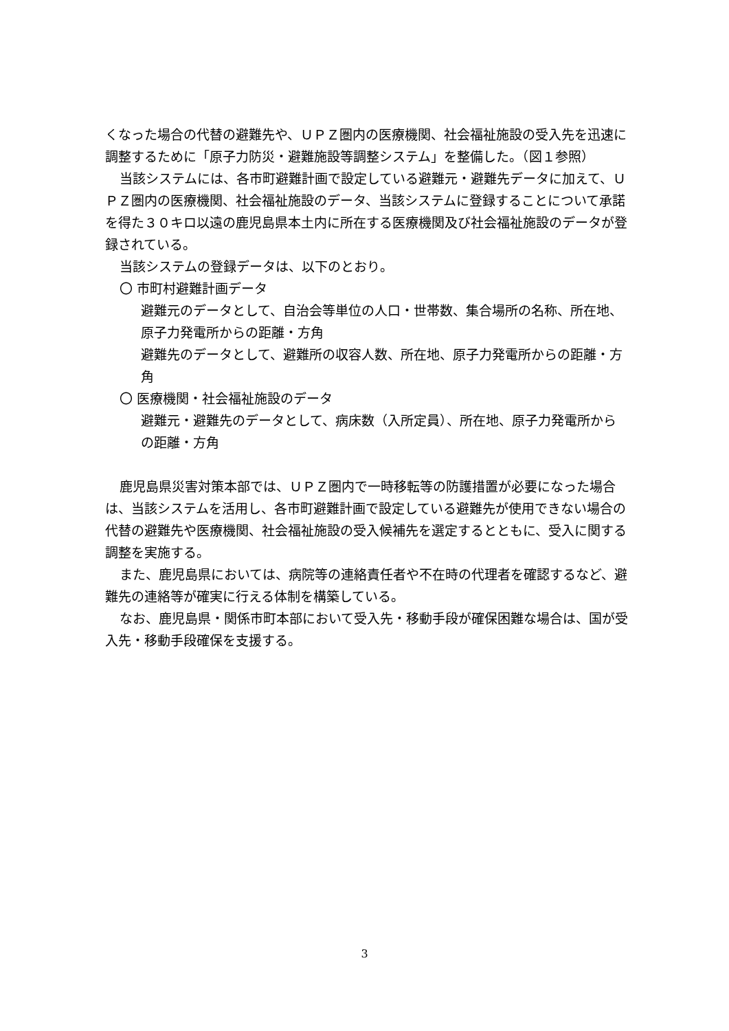くなった場合の代替の避難先や、ＵＰＺ圏内の医療機関、社会福祉施設の受入先を迅速に調整するために「原子力防災・避難施設等調整システム」を整備した。（図１参照）
当該システムには、各市町避難計画で設定している避難元・避難先データに加えて、ＵＰＺ圏内の医療機関、社会福祉施設のデータ、当該システムに登録することについて承諾を得た３０キロ以遠の鹿児島県本土内に所在する医療機関及び社会福祉施設のデータが登録されている。
当該システムの登録データは、以下のとおり。
〇 市町村避難計画データ
避難元のデータとして、自治会等単位の人口・世帯数、集合場所の名称、所在地、原子力発電所からの距離・方角
避難先のデータとして、避難所の収容人数、所在地、原子力発電所からの距離・方角
〇 医療機関・社会福祉施設のデータ
避難元・避難先のデータとして、病床数（入所定員）、所在地、原子力発電所からの距離・方角
鹿児島県災害対策本部では、ＵＰＺ圏内で一時移転等の防護措置が必要になった場合は、当該システムを活用し、各市町避難計画で設定している避難先が使用できない場合の代替の避難先や医療機関、社会福祉施設の受入候補先を選定するとともに、受入に関する調整を実施する。
また、鹿児島県においては、病院等の連絡責任者や不在時の代理者を確認するなど、避難先の連絡等が確実に行える体制を構築している。
なお、鹿児島県・関係市町本部において受入先・移動手段が確保困難な場合は、国が受入先・移動手段確保を支援する。
3